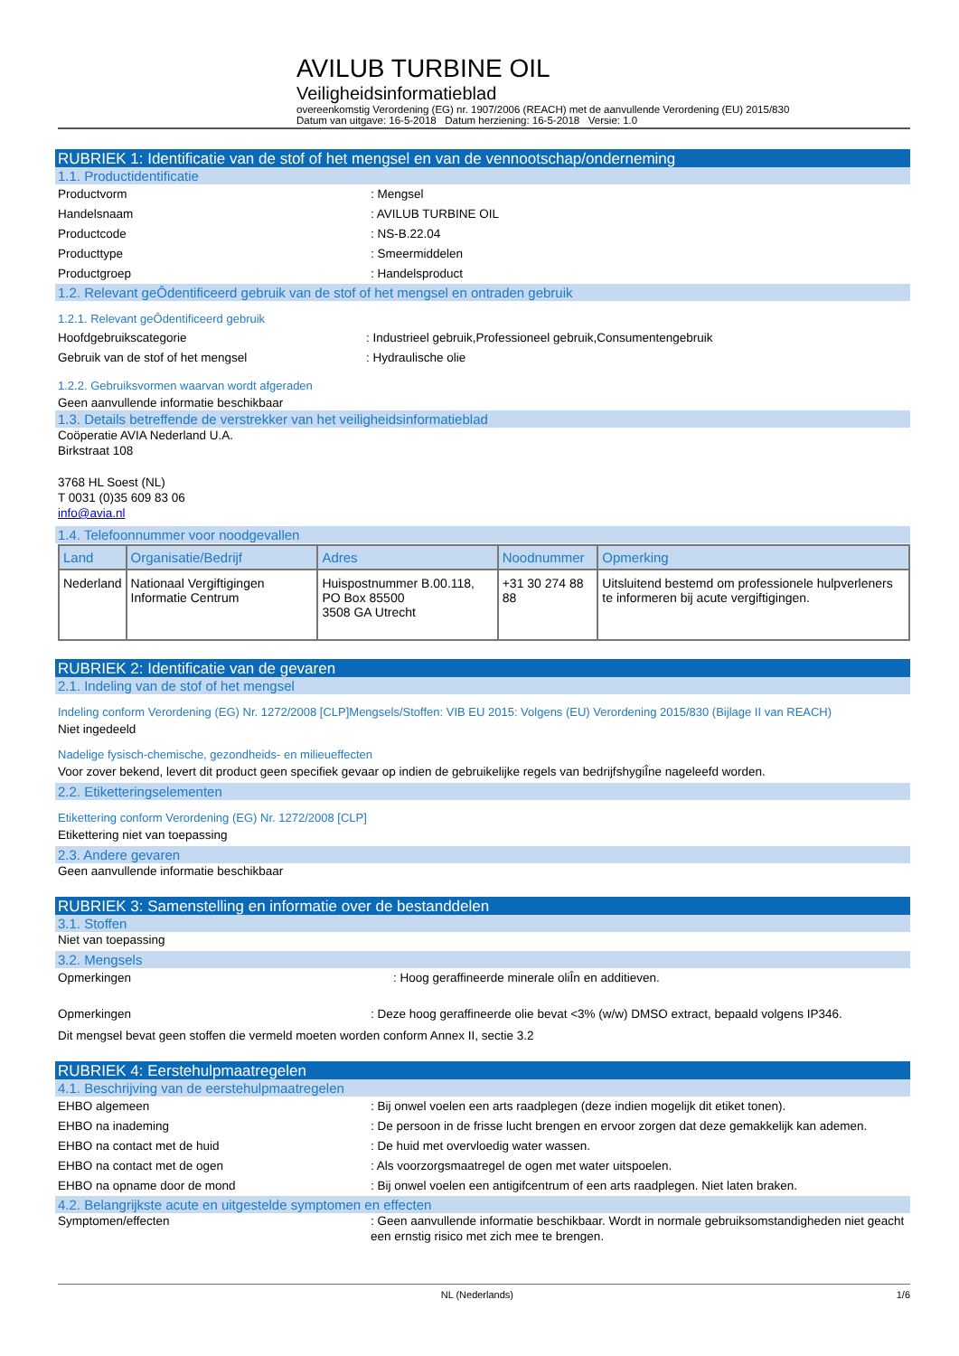AVILUB TURBINE OIL
Veiligheidsinformatieblad
overeenkomstig Verordening (EG) nr. 1907/2006 (REACH) met de aanvullende Verordening (EU) 2015/830
Datum van uitgave: 16-5-2018 Datum herziening: 16-5-2018 Versie: 1.0
RUBRIEK 1: Identificatie van de stof of het mengsel en van de vennootschap/onderneming
1.1. Productidentificatie
Productvorm : Mengsel
Handelsnaam : AVILUB TURBINE OIL
Productcode : NS-B.22.04
Producttype : Smeermiddelen
Productgroep : Handelsproduct
1.2. Relevant geÔdentificeerd gebruik van de stof of het mengsel en ontraden gebruik
1.2.1. Relevant geÔdentificeerd gebruik
Hoofdgebruikscategorie : Industrieel gebruik,Professioneel gebruik,Consumentengebruik
Gebruik van de stof of het mengsel : Hydraulische olie
1.2.2. Gebruiksvormen waarvan wordt afgeraden
Geen aanvullende informatie beschikbaar
1.3. Details betreffende de verstrekker van het veiligheidsinformatieblad
Coöperatie AVIA Nederland U.A.
Birkstraat 108
3768 HL Soest (NL)
T 0031 (0)35 609 83 06
info@avia.nl
1.4. Telefoonnummer voor noodgevallen
| Land | Organisatie/Bedrijf | Adres | Noodnummer | Opmerking |
| --- | --- | --- | --- | --- |
| Nederland | Nationaal Vergiftigingen Informatie Centrum | Huispostnummer B.00.118, PO Box 85500 3508 GA Utrecht | +31 30 274 88 88 | Uitsluitend bestemd om professionele hulpverleners te informeren bij acute vergiftigingen. |
RUBRIEK 2: Identificatie van de gevaren
2.1. Indeling van de stof of het mengsel
Indeling conform Verordening (EG) Nr. 1272/2008 [CLP]Mengsels/Stoffen: VIB EU 2015: Volgens (EU) Verordening 2015/830 (Bijlage II van REACH)
Niet ingedeeld
Nadelige fysisch-chemische, gezondheids- en milieueffecten
Voor zover bekend, levert dit product geen specifiek gevaar op indien de gebruikelijke regels van bedrijfshygiÎne nageleefd worden.
2.2. Etiketteringselementen
Etikettering conform Verordening (EG) Nr. 1272/2008 [CLP]
Etikettering niet van toepassing
2.3. Andere gevaren
Geen aanvullende informatie beschikbaar
RUBRIEK 3: Samenstelling en informatie over de bestanddelen
3.1. Stoffen
Niet van toepassing
3.2. Mengsels
Opmerkingen : Hoog geraffineerde minerale oliÎn en additieven.
Opmerkingen : Deze hoog geraffineerde olie bevat <3% (w/w) DMSO extract, bepaald volgens IP346.
Dit mengsel bevat geen stoffen die vermeld moeten worden conform Annex II, sectie 3.2
RUBRIEK 4: Eerstehulpmaatregelen
4.1. Beschrijving van de eerstehulpmaatregelen
EHBO algemeen : Bij onwel voelen een arts raadplegen (deze indien mogelijk dit etiket tonen).
EHBO na inademing : De persoon in de frisse lucht brengen en ervoor zorgen dat deze gemakkelijk kan ademen.
EHBO na contact met de huid : De huid met overvloedig water wassen.
EHBO na contact met de ogen : Als voorzorgsmaatregel de ogen met water uitspoelen.
EHBO na opname door de mond : Bij onwel voelen een antigifcentrum of een arts raadplegen. Niet laten braken.
4.2. Belangrijkste acute en uitgestelde symptomen en effecten
Symptomen/effecten : Geen aanvullende informatie beschikbaar. Wordt in normale gebruiksomstandigheden niet geacht een ernstig risico met zich mee te brengen.
NL (Nederlands) 1/6